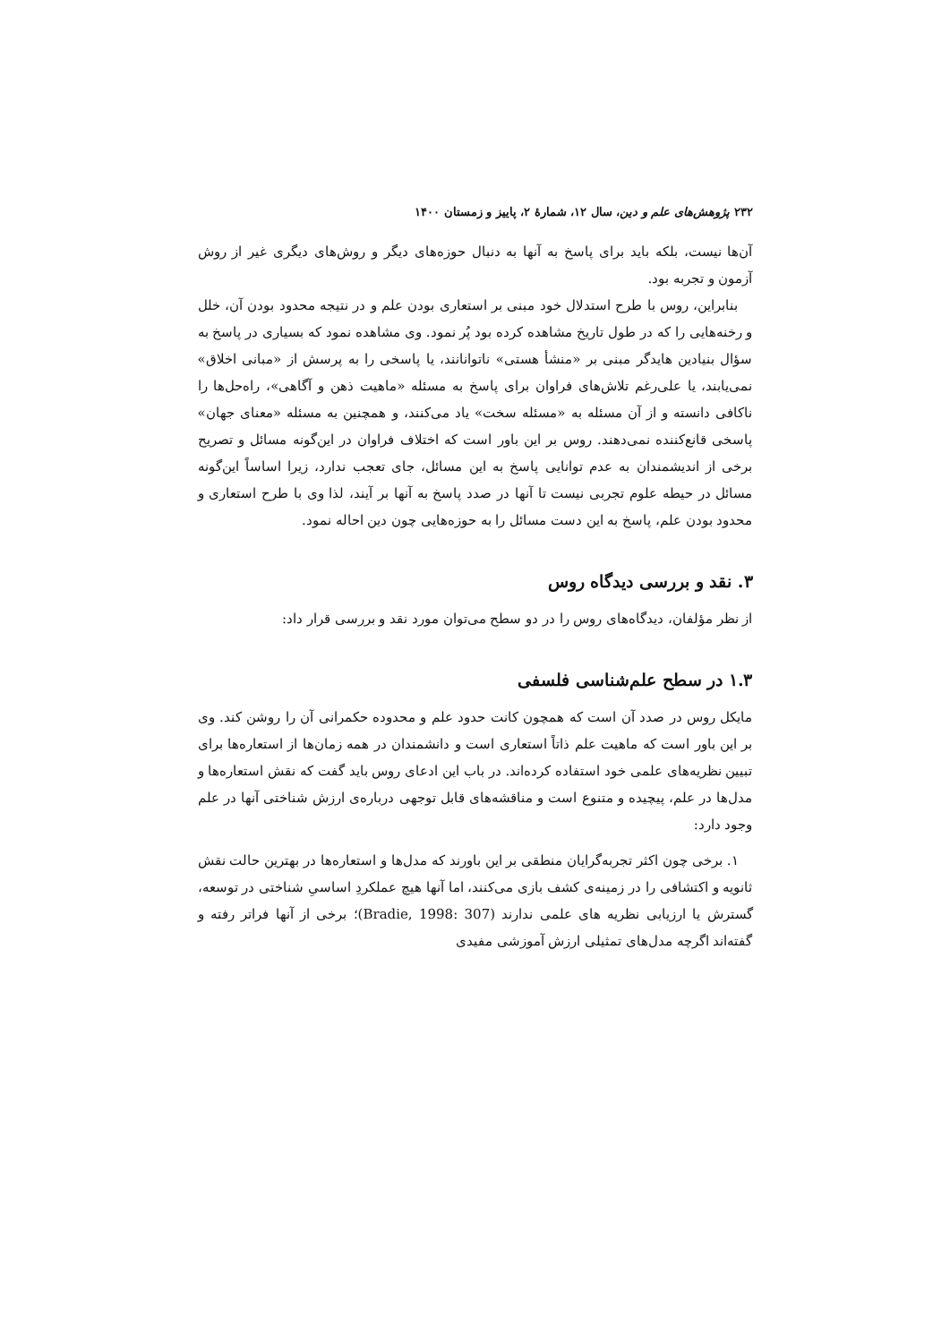۲۳۲ پژوهش‌های علم و دین، سال ۱۲، شمارۀ ۲، پاییز و زمستان ۱۴۰۰
آن‌ها نیست، بلکه باید برای پاسخ به آنها به دنبال حوزه‌های دیگر و روش‌های دیگری غیر از روش آزمون و تجربه بود.
بنابراین، روس با طرح استدلال خود مبنی بر استعاری بودن علم و در نتیجه محدود بودن آن، خلل و رخنه‌هایی را که در طول تاریخ مشاهده کرده بود پُر نمود. وی مشاهده نمود که بسیاری در پاسخ به سؤال بنیادین هایدگر مبنی بر «منشأ هستی» ناتوانانند، یا پاسخی را به پرسش از «مبانی اخلاق» نمی‌یابند، یا علی‌رغم تلاش‌های فراوان برای پاسخ به مسئله «ماهیت ذهن و آگاهی»، راه‌حل‌ها را ناکافی دانسته و از آن مسئله به «مسئله سخت» یاد می‌کنند، و همچنین به مسئله «معنای جهان» پاسخی قانع‌کننده نمی‌دهند. روس بر این باور است که اختلاف فراوان در این‌گونه مسائل و تصریح برخی از اندیشمندان به عدم توانایی پاسخ به این مسائل، جای تعجب ندارد، زیرا اساساً این‌گونه مسائل در حیطه علوم تجربی نیست تا آنها در صدد پاسخ به آنها بر آیند، لذا وی با طرح استعاری و محدود بودن علم، پاسخ به این دست مسائل را به حوزه‌هایی چون دین احاله نمود.
۳. نقد و بررسی دیدگاه روس
از نظر مؤلفان، دیدگاه‌های روس را در دو سطح می‌توان مورد نقد و بررسی قرار داد:
۱.۳ در سطح علم‌شناسی فلسفی
مایکل روس در صدد آن است که همچون کانت حدود علم و محدوده حکمرانی آن را روشن کند. وی بر این باور است که ماهیت علم ذاتاً استعاری است و دانشمندان در همه زمان‌ها از استعاره‌ها برای تبیین نظریه‌های علمی خود استفاده کرده‌اند. در باب این ادعای روس باید گفت که نقش استعاره‌ها و مدل‌ها در علم، پیچیده و متنوع است و مناقشه‌های قابل توجهی درباره‌ی ارزش شناختی آنها در علم وجود دارد:
۱. برخی چون اکثر تجربه‌گرایان منطقی بر این باورند که مدل‌ها و استعاره‌ها در بهترین حالت نقش ثانویه و اکتشافی را در زمینه‌ی کشف بازی می‌کنند، اما آنها هیچ عملکردِ اساسیِ شناختی در توسعه، گسترش یا ارزیابی نظریه های علمی ندارند (Bradie, 1998: 307)؛ برخی از آنها فراتر رفته و گفته‌اند اگرچه مدل‌های تمثیلی ارزش آموزشی مفیدی